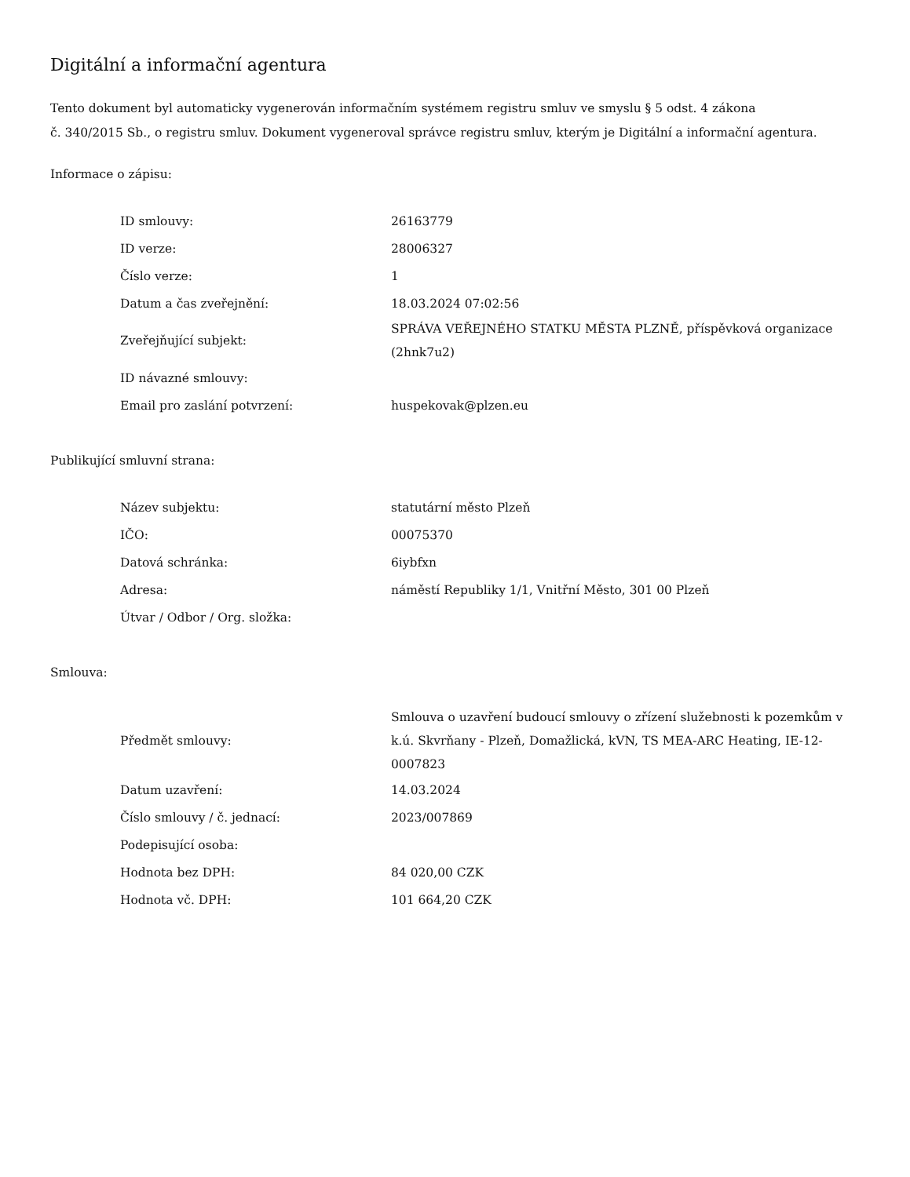Digitální a informační agentura
Tento dokument byl automaticky vygenerován informačním systémem registru smluv ve smyslu § 5 odst. 4 zákona
č. 340/2015 Sb., o registru smluv. Dokument vygeneroval správce registru smluv, kterým je Digitální a informační agentura.
Informace o zápisu:
| ID smlouvy: | 26163779 |
| ID verze: | 28006327 |
| Číslo verze: | 1 |
| Datum a čas zveřejnění: | 18.03.2024 07:02:56 |
| Zveřejňující subjekt: | SPRÁVA VEŘEJNÉHO STATKU MĚSTA PLZNĚ, příspěvková organizace (2hnk7u2) |
| ID návazné smlouvy: | |
| Email pro zaslání potvrzení: | huspekovak@plzen.eu |
Publikující smluvní strana:
| Název subjektu: | statutární město Plzeň |
| IČO: | 00075370 |
| Datová schránka: | 6iybfxn |
| Adresa: | náměstí Republiky 1/1, Vnitřní Město, 301 00 Plzeň |
| Útvar / Odbor / Org. složka: | |
Smlouva:
| Předmět smlouvy: | Smlouva o uzavření budoucí smlouvy o zřízení služebnosti k pozemkům v k.ú. Skvrňany - Plzeň, Domažlická, kVN, TS MEA-ARC Heating, IE-12-0007823 |
| Datum uzavření: | 14.03.2024 |
| Číslo smlouvy / č. jednací: | 2023/007869 |
| Podepisující osoba: | |
| Hodnota bez DPH: | 84 020,00 CZK |
| Hodnota vč. DPH: | 101 664,20 CZK |